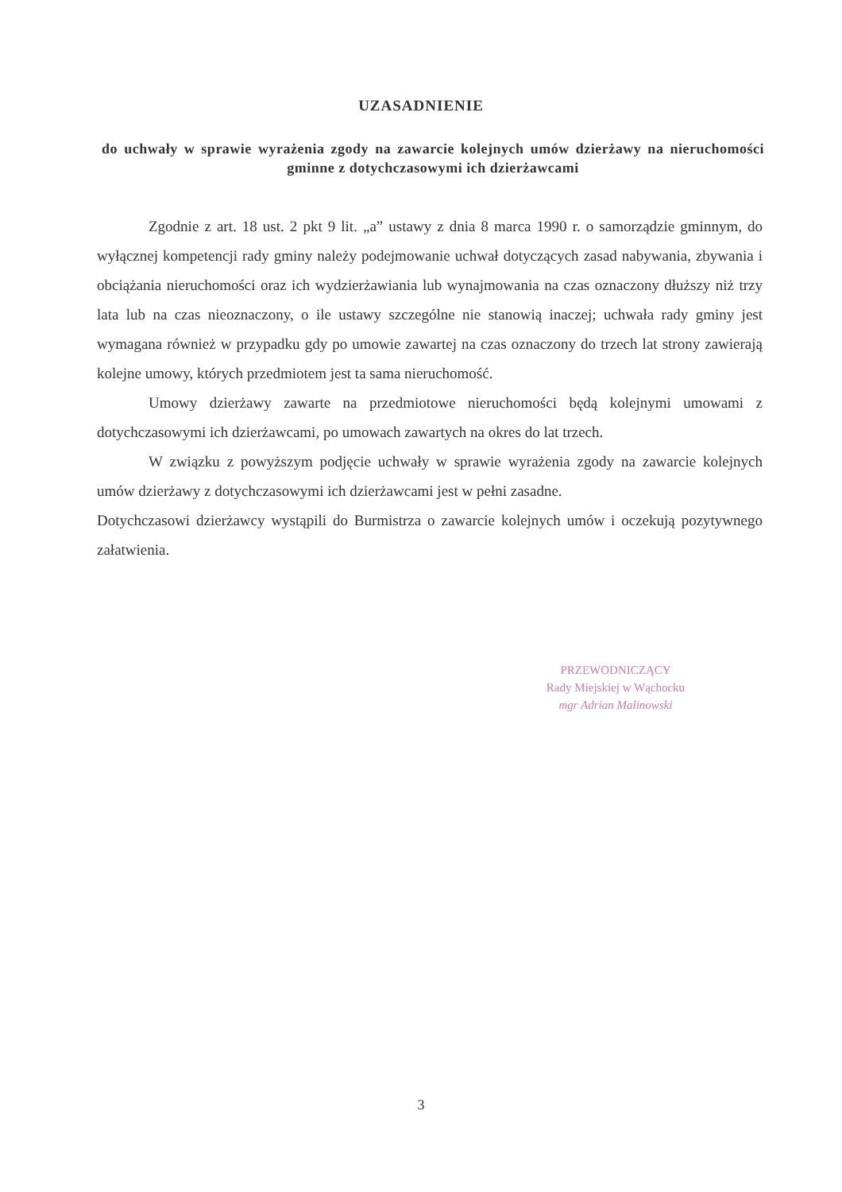UZASADNIENIE
do uchwały w sprawie wyrażenia zgody na zawarcie kolejnych umów dzierżawy na nieruchomości gminne z dotychczasowymi ich dzierżawcami
Zgodnie z art. 18 ust. 2 pkt 9 lit. „a” ustawy z dnia 8 marca 1990 r. o samorządzie gminnym, do wyłącznej kompetencji rady gminy należy podejmowanie uchwał dotyczących zasad nabywania, zbywania i obciążania nieruchomości oraz ich wydzierżawiania lub wynajmowania na czas oznaczony dłuższy niż trzy lata lub na czas nieoznaczony, o ile ustawy szczególne nie stanowią inaczej; uchwała rady gminy jest wymagana również w przypadku gdy po umowie zawartej na czas oznaczony do trzech lat strony zawierają kolejne umowy, których przedmiotem jest ta sama nieruchomość.
Umowy dzierżawy zawarte na przedmiotowe nieruchomości będą kolejnymi umowami z dotychczasowymi ich dzierżawcami, po umowach zawartych na okres do lat trzech.
W związku z powyższym podjęcie uchwały w sprawie wyrażenia zgody na zawarcie kolejnych umów dzierżawy z dotychczasowymi ich dzierżawcami jest w pełni zasadne.
Dotychczasowi dzierżawcy wystąpili do Burmistrza o zawarcie kolejnych umów i oczekują pozytywnego załatwienia.
PRZEWODNICZĄCY
Rady Miejskiej w Wąchocku
mgr Adrian Malinowski
3